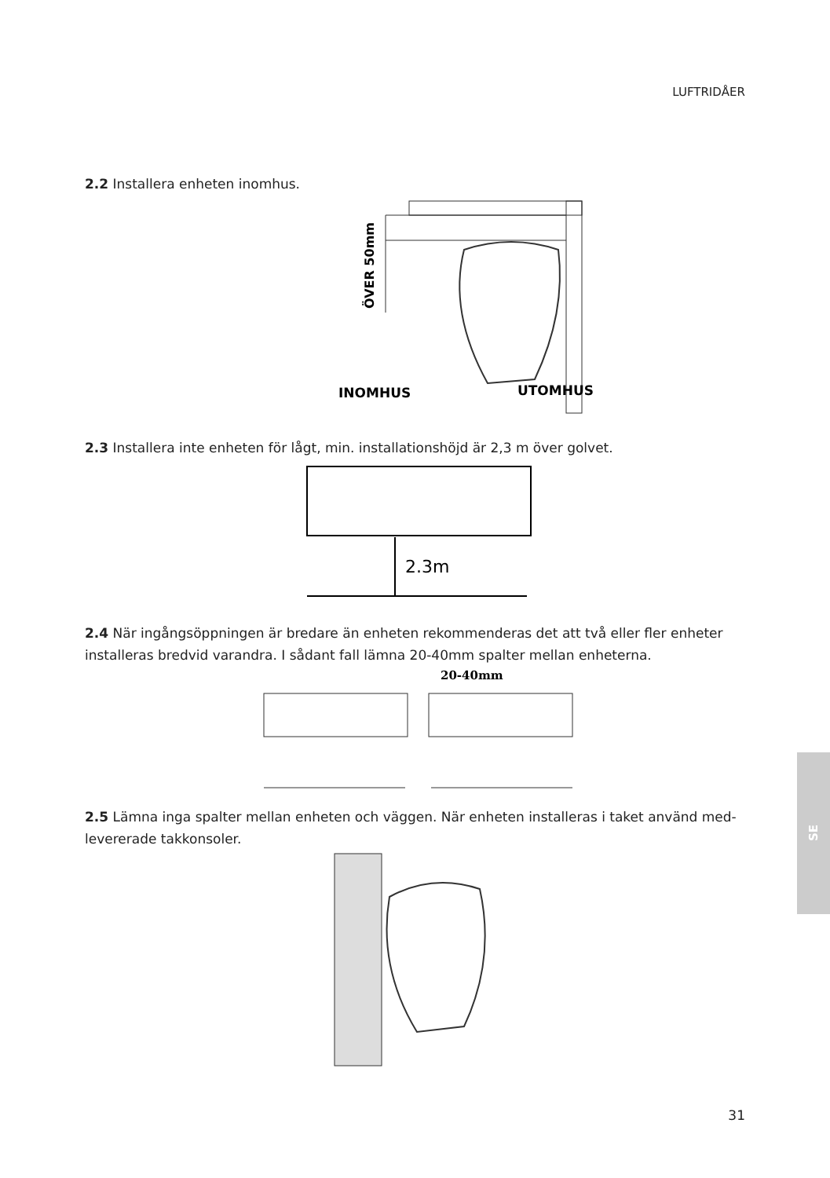LUFTRIDÅER
2.2 Installera enheten inomhus.
ÖVER 50mm
INOMHUS
UTOMHUS
2.3 Installera inte enheten för lågt, min. installationshöjd är 2,3 m över golvet.
2.3m
2.4 När ingångsöppningen är bredare än enheten rekommenderas det att två eller fler enheter installeras bredvid varandra. I sådant fall lämna 20-40mm spalter mellan enheterna.
20-40mm
2.5 Lämna inga spalter mellan enheten och väggen. När enheten installeras i taket använd med-levererade takkonsoler.
SE
31